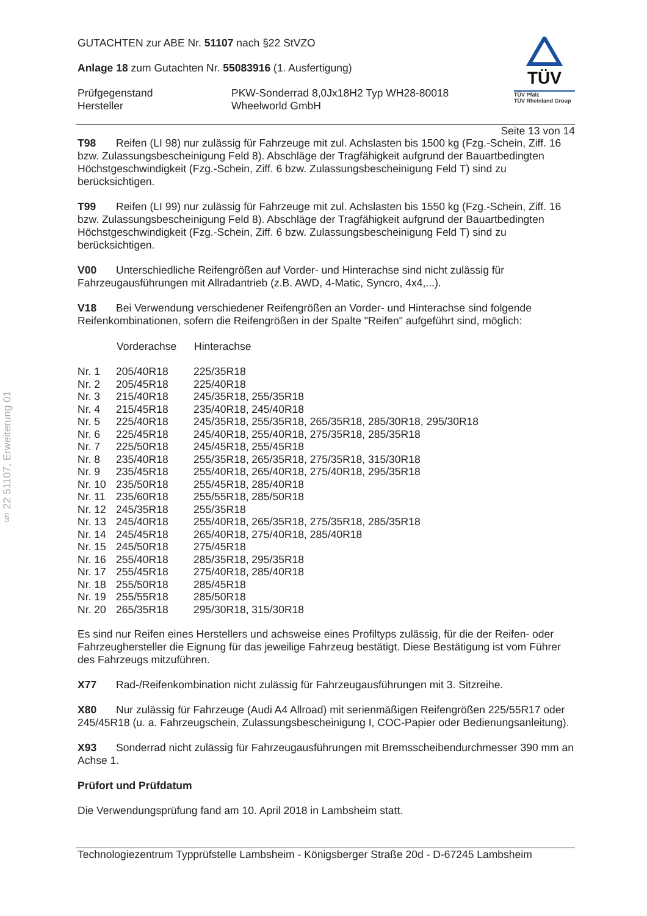§ 22 51107, Erweiterung 01
GUTACHTEN zur ABE Nr. 51107 nach §22 StVZO
Anlage 18 zum Gutachten Nr. 55083916 (1. Ausfertigung)
| Prüfgegenstand Hersteller | PKW-Sonderrad 8,0Jx18H2 Typ WH28-80018 Wheelworld GmbH |
TÜV
TÜV Pfalz
TÜV Rheinland Group
Seite 13 von 14
T98 Reifen (LI 98) nur zulässig für Fahrzeuge mit zul. Achslasten bis 1500 kg (Fzg.-Schein, Ziff. 16 bzw. Zulassungsbescheinigung Feld 8). Abschläge der Tragfähigkeit aufgrund der Bauartbedingten Höchstgeschwindigkeit (Fzg.-Schein, Ziff. 6 bzw. Zulassungsbescheinigung Feld T) sind zu berücksichtigen.
T99 Reifen (LI 99) nur zulässig für Fahrzeuge mit zul. Achslasten bis 1550 kg (Fzg.-Schein, Ziff. 16 bzw. Zulassungsbescheinigung Feld 8). Abschläge der Tragfähigkeit aufgrund der Bauartbedingten Höchstgeschwindigkeit (Fzg.-Schein, Ziff. 6 bzw. Zulassungsbescheinigung Feld T) sind zu berücksichtigen.
V00 Unterschiedliche Reifengrößen auf Vorder- und Hinterachse sind nicht zulässig für Fahrzeugausführungen mit Allradantrieb (z.B. AWD, 4-Matic, Syncro, 4x4,...).
V18 Bei Verwendung verschiedener Reifengrößen an Vorder- und Hinterachse sind folgende Reifenkombinationen, sofern die Reifengrößen in der Spalte "Reifen" aufgeführt sind, möglich:
| | Vorderachse | Hinterachse |
| --- | --- | --- |
| Nr. 1 | 205/40R18 | 225/35R18 |
| Nr. 2 | 205/45R18 | 225/40R18 |
| Nr. 3 | 215/40R18 | 245/35R18, 255/35R18 |
| Nr. 4 | 215/45R18 | 235/40R18, 245/40R18 |
| Nr. 5 | 225/40R18 | 245/35R18, 255/35R18, 265/35R18, 285/30R18, 295/30R18 |
| Nr. 6 | 225/45R18 | 245/40R18, 255/40R18, 275/35R18, 285/35R18 |
| Nr. 7 | 225/50R18 | 245/45R18, 255/45R18 |
| Nr. 8 | 235/40R18 | 255/35R18, 265/35R18, 275/35R18, 315/30R18 |
| Nr. 9 | 235/45R18 | 255/40R18, 265/40R18, 275/40R18, 295/35R18 |
| Nr. 10 | 235/50R18 | 255/45R18, 285/40R18 |
| Nr. 11 | 235/60R18 | 255/55R18, 285/50R18 |
| Nr. 12 | 245/35R18 | 255/35R18 |
| Nr. 13 | 245/40R18 | 255/40R18, 265/35R18, 275/35R18, 285/35R18 |
| Nr. 14 | 245/45R18 | 265/40R18, 275/40R18, 285/40R18 |
| Nr. 15 | 245/50R18 | 275/45R18 |
| Nr. 16 | 255/40R18 | 285/35R18, 295/35R18 |
| Nr. 17 | 255/45R18 | 275/40R18, 285/40R18 |
| Nr. 18 | 255/50R18 | 285/45R18 |
| Nr. 19 | 255/55R18 | 285/50R18 |
| Nr. 20 | 265/35R18 | 295/30R18, 315/30R18 |
Es sind nur Reifen eines Herstellers und achsweise eines Profiltyps zulässig, für die der Reifen- oder Fahrzeughersteller die Eignung für das jeweilige Fahrzeug bestätigt. Diese Bestätigung ist vom Führer des Fahrzeugs mitzuführen.
X77 Rad-/Reifenkombination nicht zulässig für Fahrzeugausführungen mit 3. Sitzreihe.
X80 Nur zulässig für Fahrzeuge (Audi A4 Allroad) mit serienmäßigen Reifengrößen 225/55R17 oder 245/45R18 (u. a. Fahrzeugschein, Zulassungsbescheinigung I, COC-Papier oder Bedienungsanleitung).
X93 Sonderrad nicht zulässig für Fahrzeugausführungen mit Bremsscheibendurchmesser 390 mm an Achse 1.
Prüfort und Prüfdatum
Die Verwendungsprüfung fand am 10. April 2018 in Lambsheim statt.
Technologiezentrum Typprüfstelle Lambsheim - Königsberger Straße 20d - D-67245 Lambsheim